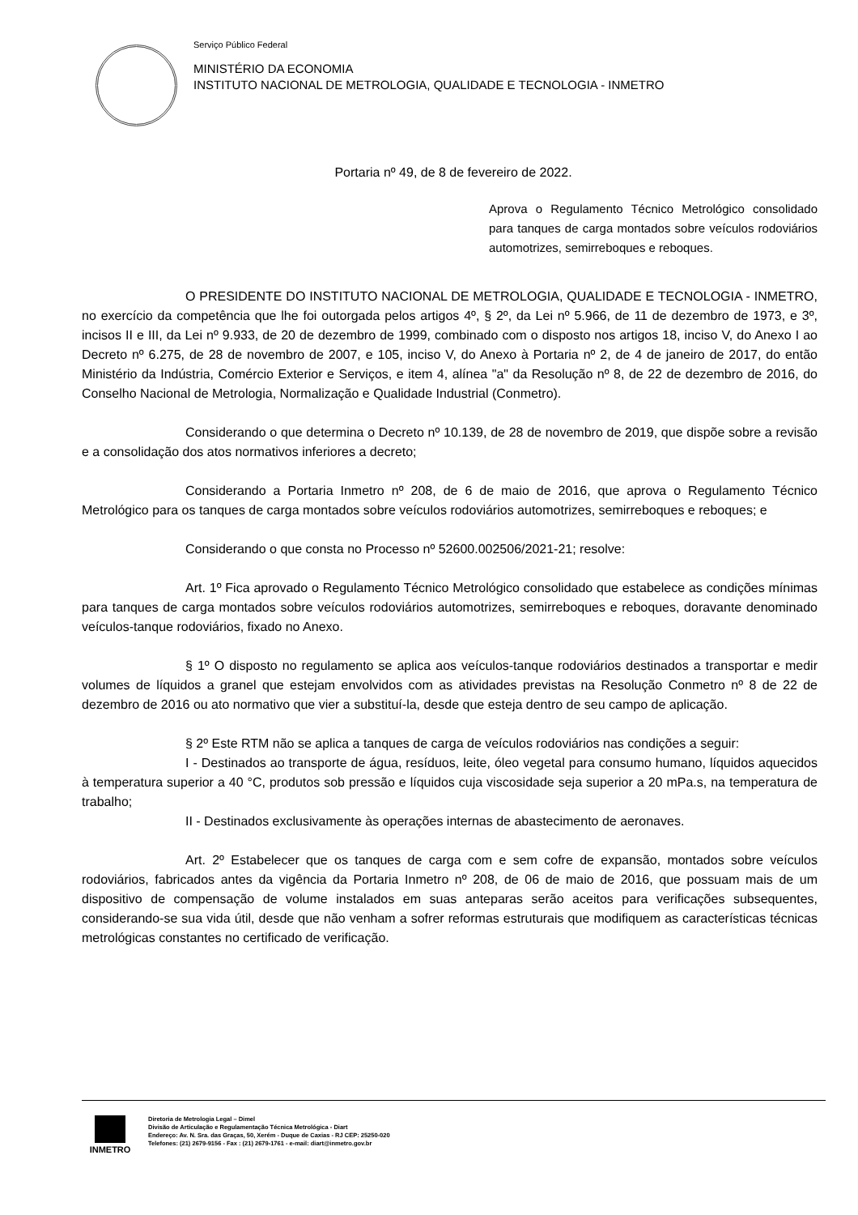Serviço Público Federal
MINISTÉRIO DA ECONOMIA
INSTITUTO NACIONAL DE METROLOGIA, QUALIDADE E TECNOLOGIA - INMETRO
Portaria nº 49, de 8 de fevereiro de 2022.
Aprova o Regulamento Técnico Metrológico consolidado para tanques de carga montados sobre veículos rodoviários automotrizes, semirreboques e reboques.
O PRESIDENTE DO INSTITUTO NACIONAL DE METROLOGIA, QUALIDADE E TECNOLOGIA - INMETRO, no exercício da competência que lhe foi outorgada pelos artigos 4º, § 2º, da Lei nº 5.966, de 11 de dezembro de 1973, e 3º, incisos II e III, da Lei nº 9.933, de 20 de dezembro de 1999, combinado com o disposto nos artigos 18, inciso V, do Anexo I ao Decreto nº 6.275, de 28 de novembro de 2007, e 105, inciso V, do Anexo à Portaria nº 2, de 4 de janeiro de 2017, do então Ministério da Indústria, Comércio Exterior e Serviços, e item 4, alínea "a" da Resolução nº 8, de 22 de dezembro de 2016, do Conselho Nacional de Metrologia, Normalização e Qualidade Industrial (Conmetro).
Considerando o que determina o Decreto nº 10.139, de 28 de novembro de 2019, que dispõe sobre a revisão e a consolidação dos atos normativos inferiores a decreto;
Considerando a Portaria Inmetro nº 208, de 6 de maio de 2016, que aprova o Regulamento Técnico Metrológico para os tanques de carga montados sobre veículos rodoviários automotrizes, semirreboques e reboques; e
Considerando o que consta no Processo nº 52600.002506/2021-21; resolve:
Art. 1º Fica aprovado o Regulamento Técnico Metrológico consolidado que estabelece as condições mínimas para tanques de carga montados sobre veículos rodoviários automotrizes, semirreboques e reboques, doravante denominado veículos-tanque rodoviários, fixado no Anexo.
§ 1º O disposto no regulamento se aplica aos veículos-tanque rodoviários destinados a transportar e medir volumes de líquidos a granel que estejam envolvidos com as atividades previstas na Resolução Conmetro nº 8 de 22 de dezembro de 2016 ou ato normativo que vier a substituí-la, desde que esteja dentro de seu campo de aplicação.
§ 2º Este RTM não se aplica a tanques de carga de veículos rodoviários nas condições a seguir:
I - Destinados ao transporte de água, resíduos, leite, óleo vegetal para consumo humano, líquidos aquecidos à temperatura superior a 40 °C, produtos sob pressão e líquidos cuja viscosidade seja superior a 20 mPa.s, na temperatura de trabalho;
II - Destinados exclusivamente às operações internas de abastecimento de aeronaves.
Art. 2º Estabelecer que os tanques de carga com e sem cofre de expansão, montados sobre veículos rodoviários, fabricados antes da vigência da Portaria Inmetro nº 208, de 06 de maio de 2016, que possuam mais de um dispositivo de compensação de volume instalados em suas anteparas serão aceitos para verificações subsequentes, considerando-se sua vida útil, desde que não venham a sofrer reformas estruturais que modifiquem as características técnicas metrológicas constantes no certificado de verificação.
INMETRO
Diretoria de Metrologia Legal – Dimel
Divisão de Articulação e Regulamentação Técnica Metrológica - Diart
Endereço: Av. N. Sra. das Graças, 50, Xerém - Duque de Caxias - RJ CEP: 25250-020
Telefones: (21) 2679-9156 - Fax : (21) 2679-1761 - e-mail: diart@inmetro.gov.br